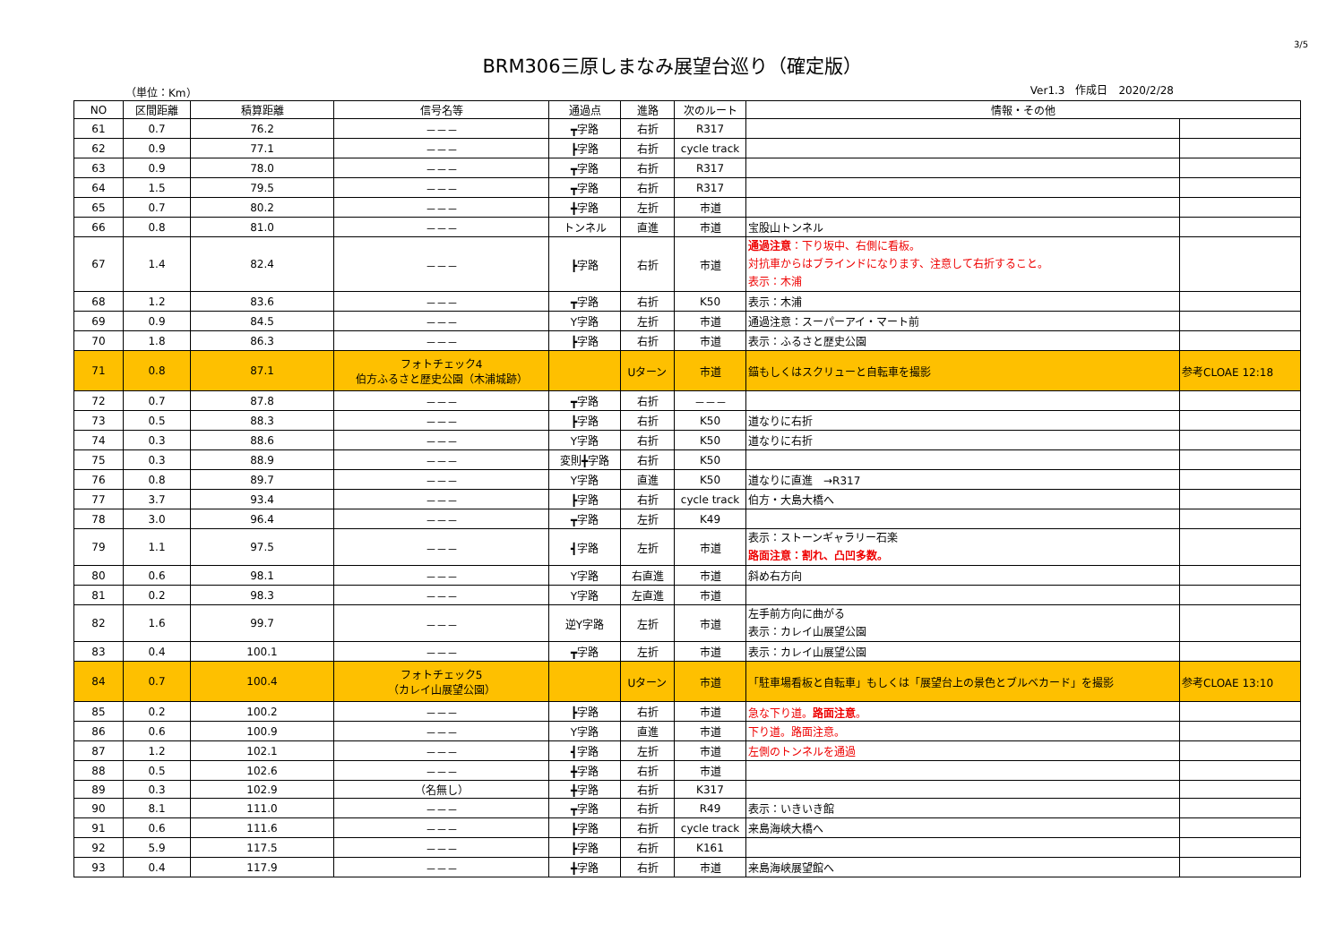3/5
BRM306三原しまなみ展望台巡り（確定版）
（単位：Km） Ver1.3　作成日　2020/2/28
| NO | 区間距離 | 積算距離 | 信号名等 | 通過点 | 進路 | 次のルート | 情報・その他 | |
| --- | --- | --- | --- | --- | --- | --- | --- | --- |
| 61 | 0.7 | 76.2 | －－－ | ┳字路 | 右折 | R317 | | |
| 62 | 0.9 | 77.1 | －－－ | ┣字路 | 右折 | cycle track | | |
| 63 | 0.9 | 78.0 | －－－ | ┳字路 | 右折 | R317 | | |
| 64 | 1.5 | 79.5 | －－－ | ┳字路 | 右折 | R317 | | |
| 65 | 0.7 | 80.2 | －－－ | ╋字路 | 左折 | 市道 | | |
| 66 | 0.8 | 81.0 | －－－ | トンネル | 直進 | 市道 | 宝股山トンネル | |
| 67 | 1.4 | 82.4 | －－－ | ┣字路 | 右折 | 市道 | 通過注意 ：下り坂中、右側に看板。 対抗車からはブラインドになります、注意して右折すること。 表示：木浦 | |
| 68 | 1.2 | 83.6 | －－－ | ┳字路 | 右折 | K50 | 表示：木浦 | |
| 69 | 0.9 | 84.5 | －－－ | Y字路 | 左折 | 市道 | 通過注意：スーパーアイ・マート前 | |
| 70 | 1.8 | 86.3 | －－－ | ┣字路 | 右折 | 市道 | 表示：ふるさと歴史公園 | |
| 71 | 0.8 | 87.1 | フォトチェック4 伯方ふるさと歴史公園（木浦城跡） | | Uターン | 市道 | 錨もしくはスクリューと自転車を撮影 | 参考CLOAE 12:18 |
| 72 | 0.7 | 87.8 | －－－ | ┳字路 | 右折 | －－－ | | |
| 73 | 0.5 | 88.3 | －－－ | ┣字路 | 右折 | K50 | 道なりに右折 | |
| 74 | 0.3 | 88.6 | －－－ | Y字路 | 右折 | K50 | 道なりに右折 | |
| 75 | 0.3 | 88.9 | －－－ | 変則╋字路 | 右折 | K50 | | |
| 76 | 0.8 | 89.7 | －－－ | Y字路 | 直進 | K50 | 道なりに直進 →R317 | |
| 77 | 3.7 | 93.4 | －－－ | ┣字路 | 右折 | cycle track | 伯方・大島大橋へ | |
| 78 | 3.0 | 96.4 | －－－ | ┳字路 | 左折 | K49 | | |
| 79 | 1.1 | 97.5 | －－－ | ┫字路 | 左折 | 市道 | 表示：ストーンギャラリー石楽 路面注意：割れ、凸凹多数。 | |
| 80 | 0.6 | 98.1 | －－－ | Y字路 | 右直進 | 市道 | 斜め右方向 | |
| 81 | 0.2 | 98.3 | －－－ | Y字路 | 左直進 | 市道 | | |
| 82 | 1.6 | 99.7 | －－－ | 逆Y字路 | 左折 | 市道 | 左手前方向に曲がる 表示：カレイ山展望公園 | |
| 83 | 0.4 | 100.1 | －－－ | ┳字路 | 左折 | 市道 | 表示：カレイ山展望公園 | |
| 84 | 0.7 | 100.4 | フォトチェック5 （カレイ山展望公園） | | Uターン | 市道 | 「駐車場看板と自転車」もしくは「展望台上の景色とブルベカード」を撮影 | 参考CLOAE 13:10 |
| 85 | 0.2 | 100.2 | －－－ | ┣字路 | 右折 | 市道 | 急な下り道。 路面注意 。 | |
| 86 | 0.6 | 100.9 | －－－ | Y字路 | 直進 | 市道 | 下り道。路面注意。 | |
| 87 | 1.2 | 102.1 | －－－ | ┫字路 | 左折 | 市道 | 左側のトンネルを通過 | |
| 88 | 0.5 | 102.6 | －－－ | ╋字路 | 右折 | 市道 | | |
| 89 | 0.3 | 102.9 | （名無し） | ╋字路 | 右折 | K317 | | |
| 90 | 8.1 | 111.0 | －－－ | ┳字路 | 右折 | R49 | 表示：いきいき館 | |
| 91 | 0.6 | 111.6 | －－－ | ┣字路 | 右折 | cycle track | 来島海峡大橋へ | |
| 92 | 5.9 | 117.5 | －－－ | ┣字路 | 右折 | K161 | | |
| 93 | 0.4 | 117.9 | －－－ | ╋字路 | 右折 | 市道 | 来島海峡展望館へ | |